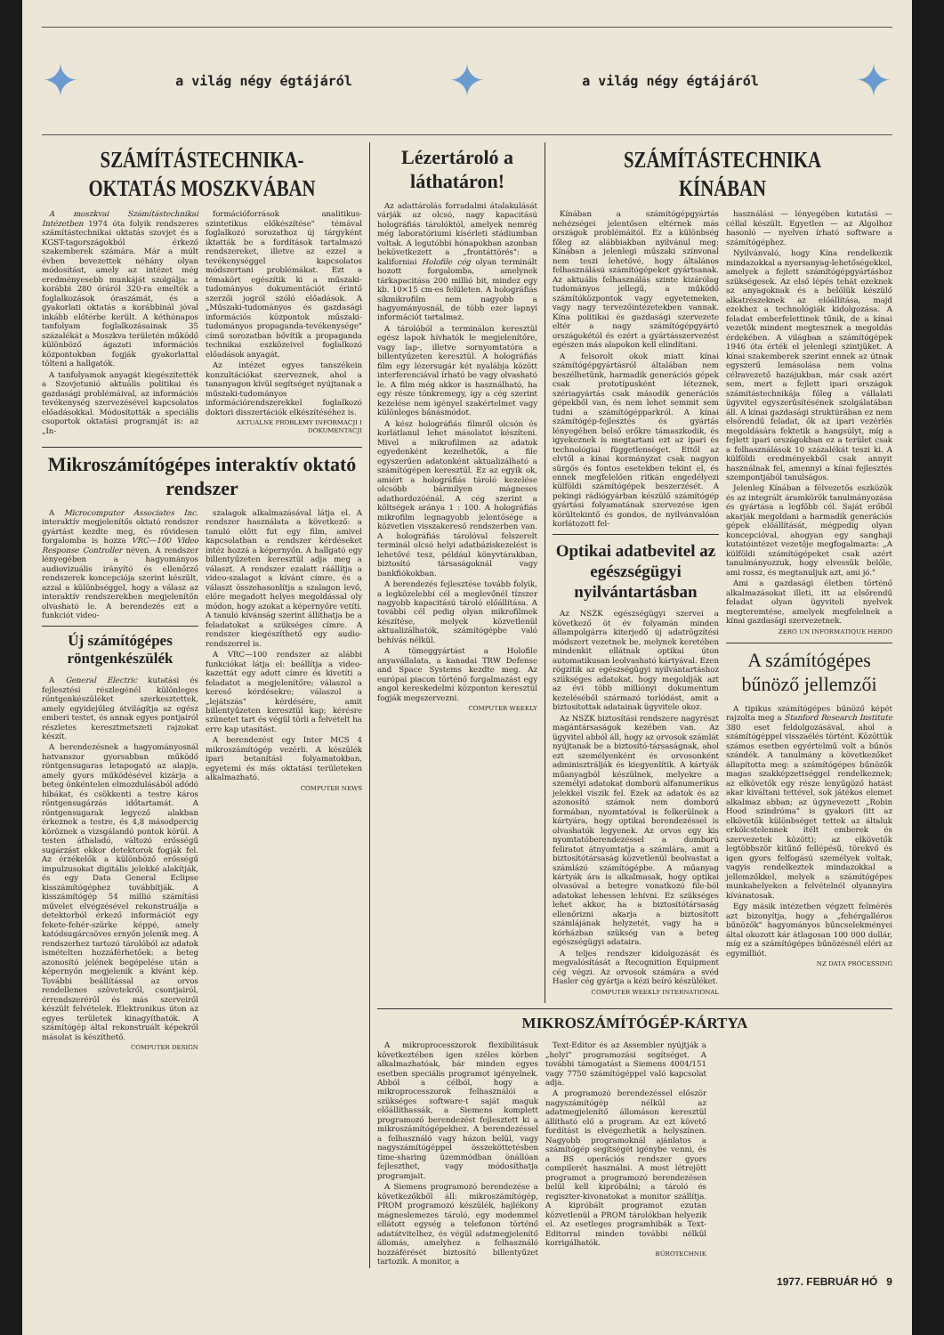✦ a világ négy égtájáról ✦ a világ négy égtájáról ✦
SZÁMÍTÁSTECHNIKA-OKTATÁS MOSZKVÁBAN
A moszkvai Számítástechnikai Intézetben 1974 óta folyik rendszeres számítástechnikai oktatás szovjet és a KGST-tagországokból érkező szakemberek számára. Már a múlt évben bevezettek néhány olyan módosítást, amely az intézet még eredményesebb munkáját szolgálja: a korábbi 280 óráról 320-ra emelték a foglalkozások óraszámát, és a gyakorlati oktatás a korábbinál jóval inkább előtérbe került. A kéthónapos tanfolyam foglalkozásainak 35 százalékát a Moszkva területén működő különböző ágazati információs központokban fogják gyakorlattal tölteni a hallgatók.
A tanfolyamok anyagát kiegészítették a Szovjetunió aktuális politikai és gazdasági problémáival, az információs tevékenység szervezésével kapcsolatos előadásokkal. Módosították a speciális csoportok oktatási programját is: az „In-
formációforrások analitikus-szintetikus előkészítése" témával foglalkozó sorozathoz új tárgyként iktatták be a fordítások tartalmazó rendszereket, illetve az ezzel a tevékenységgel kapcsolatos módszertani problémákat. Ezt a témakört egészítik ki a műszaki-tudományos dokumentációt érintő szerzői jogról szóló előadások. A „Műszaki-tudományos és gazdasági információs központok műszaki-tudományos propaganda-tevékenysége" című sorozatban bővítik a propaganda technikai eszközeivel foglalkozó előadások anyagát.
Az intézet egyes tanszékein konzultációkat szerveznek, ahol a tananyagon kívül segítséget nyújtanak a műszaki-tudományos információrendszerekkel foglalkozó doktori disszertációk elkészítéséhez is.
AKTUALNE PROBLEMY INFORMACJI I DOKUMENTACJI
Mikroszámítógépes interaktív oktató rendszer
A Microcomputer Associates Inc. interaktív megjelenítős oktató rendszer gyártást kezdte meg, és rövidesen forgalomba is hozza VRC—100 Video Response Controller néven. A rendszer lényegében a hagyományos audiovizuális irányító és ellenőrző rendszerek koncepciója szerint készült, azzal a különbséggel, hogy a válasz az interaktív rendszerekben megjelenítőn olvasható le. A berendezés ezt a funkciót video-
Új számítógépes röntgenkészülék
A General Electric kutatási és fejlesztési részlegénél különleges röntgenkészüléket szerkesztettek, amely egyidejűleg átvilágítja az egész emberi testet, és annak egyes pontjairól részletes keresztmetszeti rajzokat készít.
A berendezésnek a hagyományosnál hatvanszor gyorsabban működő röntgensugaras letapogató az alapja, amely gyors működésével kizárja a beteg önkéntelen elmozdulásából adódó hibákat, és csökkenti a testre káros röntgensugárzás időtartamát. A röntgensugarak legyező alakban érkeznek a testre, és 4,8 másodpercig köröznek a vizsgálandó pontok körül. A testen áthaladó, változó erősségű sugárzást ekkor detektorok fogják fel. Az érzékelők a különböző erősségű impulzusokat digitális jelekké alakítják, és egy Data General Eclipse kisszámítógéphez továbbítják. A kisszámítógép 54 millió számítási művelet elvégzésével rekonstruálja a detektorból érkező információt egy fekete-fehér-szürke képpé, amely katódsugárcsöves ernyőn jelenik meg. A rendszerhez tartozó tárolóból az adatok ismételten hozzáférhetőek: a beteg azonosító jelének begépelése után a képernyőn megjelenik a kívánt kép. További beállítással az orvos rendellenes szövetekről, csontjairól, érrendszeréről és más szerveiről készült felvételek. Elektronikus úton az egyes területek kinagyíthatók. A számítógép által rekonstruált képekről másolat is készíthető.
COMPUTER DESIGN
szalagok alkalmazásával látja el. A rendszer használata a következő: a tanuló előtt fut egy film, amivel kapcsolatban a rendszer kérdéseket intéz hozzá a képernyőn. A hallgató egy billentyűzeten keresztül adja meg a választ. A rendszer ezalatt ráállítja a video-szalagot a kívánt címre, és a választ összehasonlítja a szalagon levő, előre megadott helyes megoldással oly módon, hogy azokat a képernyőre vetíti. A tanuló kívánság szerint állíthatja be a feladatokat a szükséges címre. A rendszer kiegészíthető egy audio-rendszerrel is.
A VRC—100 rendszer az alábbi funkciókat látja el: beállítja a video-kazettát egy adott címre és kivetíti a feladatot a megjelenítőre; válaszol a kereső kérdésekre; válaszol a „lejátszás" kérdésére, amit billentyűzeten keresztül kap; kérésre szünetet tart és végül törli a felvételt ha erre kap utasítást.
A berendezést egy Inter MCS 4 mikroszámítógép vezérli. A készülék ipari betanítási folyamatokban, egyetemi és más oktatási területeken alkalmazható.
COMPUTER NEWS
Lézertároló a láthatáron!
Az adattárolás forradalmi átalakulását várják az olcsó, nagy kapacitású holográfiás tárolóktól, amelyek nemrég még laboratóriumi kísérleti stádiumban voltak. A legutóbbi hónapokban azonban bekövetkezett a „frontáttörés": a kaliforniai Holofile cég olyan terminált hozott forgalomba, amelynek tárkapacitása 200 millió bit, mindez egy kb. 10×15 cm-es felületen. A holográfiás síkmikrofilm nem nagyobb a hagyományosnál, de több ezer lapnyi információt tartalmaz.
A tárolóból a terminálon keresztül egész lapok hívhatók le megjelenítőre, vagy lap-, illetve sornyomtatóra a billentyűzeten keresztül. A holográfiás film egy lézersugár két nyalábja között interferenciával írható be vagy olvasható le. A film még akkor is használható, ha egy része tönkremegy, így a cég szerint kezelése nem igényel szakértelmet vagy különleges bánásmódot.
A kész holográfiás filmről olcsón és korlátlanul lehet másolatot készíteni. Mivel a mikrofilmen az adatok egyedenként kezelhetők, a file egyszerűen adatonként aktualizálható a számítógépen keresztül. Ez az egyik ok, amiért a holográfiás tároló kezelése olcsóbb bármilyen mágneses adathordozóénál. A cég szerint a költségek aránya 1 : 100. A holográfiás mikrofilm legnagyobb jelentősége a közvetlen visszakereső rendszerben van. A holográfiás tárolóval felszerelt terminál olcsó helyi adatbáziskezelést is lehetővé tesz, például könyvtárakban, biztosító társaságoknál vagy bankfiókokban.
A berendezés fejlesztése tovább folyik, a legközelebbi cél a meglevőnél tízszer nagyobb kapacitású tároló előállítása. A további cél pedig olyan mikrofilmek készítése, melyek közvetlenül aktualizálhatók, számítógépbe való behívás nélkül.
A tömeggyártást a Holofile anyavállalata, a kanadai TRW Defense and Space Systems kezdte meg. Az európai piacon történő forgalmazást egy angol kereskedelmi központon keresztül fogják megszervezni.
COMPUTER WEEKLY
SZÁMÍTÁSTECHNIKA KÍNÁBAN
Kínában a számítógépgyártás nehézségei jelentősen eltérnek más országok problémáitól. Ez a különbség főleg az alábbiakban nyilvánul meg: Kínában a jelenlegi műszaki színvonal nem teszi lehetővé, hogy általános felhasználású számítógépeket gyártsanak. Az aktuális felhasználás szinte kizárólag tudományos jellegű, a működő számítóközpontok vagy egyetemeken, vagy nagy tervezőintézetekben vannak. Kína politikai és gazdasági szervezete eltér a nagy számítógépgyártó országokétól és ezért a gyártásszervezést egészen más alapokon kell elindítani.
A felsorolt okok miatt kínai számítógépgyártásról általában nem beszélhetünk, harmadik generációs gépek csak prototípusként léteznek, szériagyártás csak második generációs gépekből van, és nem lehet semmit sem tudni a számítógépparkról. A kínai számítógép-fejlesztés és gyártás lényegében belső erőkre támaszkodik, és igyekeznek is megtartani ezt az ipari és technológiai függetlenséget. Ettől az elvtől a kínai kormányzat csak nagyon sürgős és fontos esetekben tekint el, és ennek megfelelően ritkán engedélyezi külföldi számítógépek beszerzését. A pekingi rádiógyárban készülő számítógép gyártási folyamatának szervezése igen körültekintő és gondos, de nyilvánvalóan korlátozott fel-
Optikai adatbevitel az egészségügyi nyilvántartásban
Az NSZK egészségügyi szervei a következő öt év folyamán minden állampolgárra kiterjedő új adatrögzítési módszert vezetnek be, melynek keretében mindenkit ellátnak optikai úton automatikusan leolvasható kártyával. Ezen rögzítik az egészségügyi nyilvántartáshoz szükséges adatokat, hogy megoldják azt az évi több milliónyi dokumentum kezeléséből származó torlódást, amit a biztosítottak adatainak ügyvitele okoz.
Az NSZK biztosítási rendszere nagyrészt magántársaságok kezében van. Az ügyvitel abból áll, hogy az orvosok számlát nyújtanak be a biztosító-társaságnak, ahol ezt személyenként és orvosonként adminisztrálják és kiegyenlítik. A kártyák műanyagból készülnek, melyekre a személyi adatokat domború alfanumerikus jelekkel viszik fel. Ezek az adatok és az azonosító számok nem domború formában, nyomtatóval is felkerülnek a kártyára, hogy optikai berendezéssel is olvashatók legyenek. Az orvos egy kis nyomtatóberendezéssel a domború feliratot átnyomtatja a számlára, amit a biztosítótársaság közvetlenül beolvastat a számlázó számítógépbe. A műanyag kártyák ára is alkalmasak, hogy optikai olvasóval a betegre vonatkozó file-ból adatokat lehessen lehívni. Ez szükséges lehet akkor, ha a biztosítótársaság ellenőrizni akarja a biztosított számlájának helyzetét, vagy ha a kórházban szükség van a beteg egészségügyi adataira.
A teljes rendszer kidolgozását és megvalósítását a Recognition Equipment cég végzi. Az orvosok számára a svéd Hasler cég gyártja a kézi beíró készüléket.
COMPUTER WEEKLY INTERNATIONAL
használási — lényegében kutatási — céllal készült. Egyetlen — az Algolhoz hasonló — nyelven írható software a számítógéphez.
Nyilvánvaló, hogy Kína rendelkezik mindazokkal a nyersanyag-lehetőségekkel, amelyek a fejlett számítógépgyártáshoz szükségesek. Az első lépés tehát ezeknek az anyagoknak és a belőlük készülő alkatrészeknek az előállítása, majd ezekhez a technológiák kidolgozása. A feladat emberfelettinek tűnik, de a kínai vezetők mindent megtesznek a megoldás érdekében. A világban a számítógépek 1946 óta érték el jelenlegi szintjüket. A kínai szakemberek szerint ennek az útnak egyszerű lemásolása nem volna célravezető hazájukban, már csak azért sem, mert a fejlett ipari országok számítástechnikája főleg a vállalati ügyvitel egyszerűsítésének szolgálatában áll. A kínai gazdasági struktúrában ez nem elsőrendű feladat, ők az ipari vezérlés megoldására fektetik a hangsúlyt, míg a fejlett ipari országokban ez a terület csak a felhasználások 10 százalékát teszi ki. A külföldi eredményekből csak annyit használnak fel, amennyi a kínai fejlesztés szempontjából tanulságos.
Jelenleg Kínában a félvezetős eszközök és az integrált áramkörök tanulmányozása és gyártása a legfőbb cél. Saját erőből akarják megoldani a harmadik generációs gépek előállítását, mégpedig olyan koncepcióval, ahogyan egy sanghaji kutatóintézet vezetője megfogalmazta: „A külföldi számítógépeket csak azért tanulmányozzuk, hogy elvessük belőle, ami rossz, és megtanuljuk azt, ami jó."
Ami a gazdasági életben történő alkalmazásokat illeti, itt az elsőrendű feladat olyan ügyviteli nyelvek megteremtése, amelyek megfelelnek a kínai gazdasági szervezetnek.
ZERO UN INFORMATIQUE HEBDO
A számítógépes bűnöző jellemzői
A tipikus számítógépes bűnöző képét rajzolta meg a Stanford Research Institute 380 eset feldolgozásával, ahol a számítógéppel visszaélés történt. Közöttük számos esetben egyértelmű volt a bűnös szándék. A tanulmány a következőket állapította meg: a számítógépes bűnözők magas szakképzettséggel rendelkeznek; az elkövetők egy része lenyűgöző hatást akar kiváltani tettével, sok játékos elemet alkalmaz abban; az úgynevezett „Robin Hood szindróma" is gyakori (itt az elkövetők különbséget tettek az általuk erkölcstelennek ítélt emberek és szervezetek között); az elkövetők legtöbbször kitűnő fellépésű, törekvő és igen gyors felfogású személyek voltak, vagyis rendelkeztek mindazokkal a jellemzőkkel, melyek a számítógépes munkahelyeken a felvételnél olyannyira kívánatosak.
Egy másik intézetben végzett felmérés azt bizonyítja, hogy a „fehérgalléros bűnözők" hagyományos bűncselekményei által okozott kár átlagosan 100 000 dollár, míg ez a számítógépes bűnözésnél eléri az egymilliót.
NZ DATA PROCESSING
MIKROSZÁMÍTÓGÉP-KÁRTYA
A mikroprocesszorok flexibilitásuk következtében igen széles körben alkalmazhatóak, bár minden egyes esetben speciális programot igényelnek. Abból a célból, hogy a mikroprocesszorok felhasználói a szükséges software-t saját maguk előállíthassák, a Siemens komplett programozó berendezést fejlesztett ki a mikroszámítógépekhez. A berendezéssel a felhasználó vagy házon belül, vagy nagyszámítógéppel összeköttetésben time-sharing üzemmódban önállóan fejleszthet, vagy módosíthatja programjait.
A Siemens programozó berendezése a következőkből áll: mikroszámítógép, PROM programozó készülék, hajlékony mágneslemezes tároló, egy modemmel ellátott egység a telefonon történő adatátvitelhez, és végül adatmegjelenítő állomás, amelyhez a felhasználó hozzáférését biztosító billentyűzet tartozik. A monitor, a
Text-Editor és az Assembler nyújtják a „helyi" programozási segítséget. A további támogatást a Siemens 4004/151 vagy 7750 számítógéppel való kapcsolat adja.
A programozó berendezéssel először nagyszámítógép nélkül az adatmegjelenítő állomáson keresztül állítható elő a program. Az ezt követő fordítást is elvégezhetik a helyszínen. Nagyobb programoknál ajánlatos a számítógép segítségét igénybe venni, és a BS operációs rendszer gyors compilerét használni. A most létrejött programot a programozó berendezésen belül kell kipróbálni; a tároló és regiszter-kivonatokat a monitor szállítja. A kipróbált programot ezután közvetlenül a PROM tárolókban helyezik el. Az esetleges programhibák a Text-Editorral minden további nélkül korrigálhatók.
BÜROTECHNIK
1977. FEBRUÁR HÓ 9